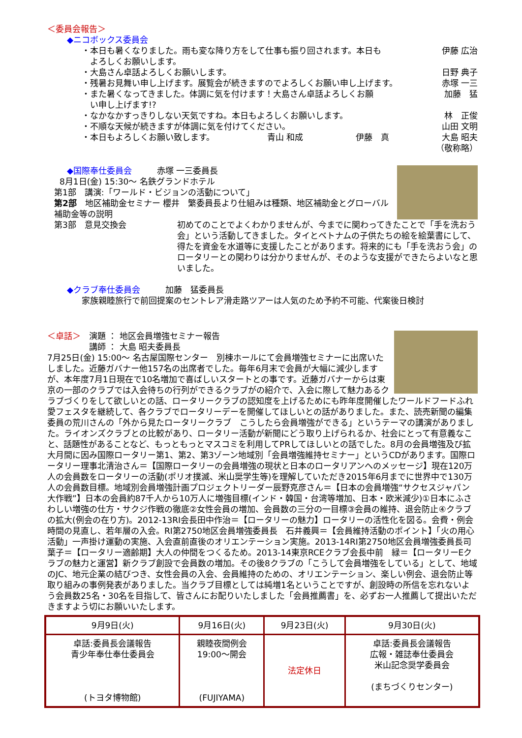＜委員会報告＞
◆ニコボックス委員会
・本日も暑くなりました。雨も変な降り方をして仕事も振り回されます。本日も
　よろしくお願いします。 伊藤 広治
・大島さん卓話よろしくお願いします。 日野 典子
・残暑お見舞い申し上げます。展覧会が続きますのでよろしくお願い申し上げます。 赤塚 一三
・また暑くなってきました。体調に気を付けます！大島さん卓話よろしくお願
　い申し上げます!? 加藤　猛
・なかなかすっきりしない天気ですね。本日もよろしくお願いします。 林　正俊
・不順な天候が続きますが体調に気を付けてください。 山田 文明
・本日もよろしくお願い致します。 青山 和成 伊藤　真 大島 昭夫
（敬称略）
◆国際奉仕委員会　　　赤塚 一三委員長
8月1日(金) 15:30～ 名鉄グランドホテル
第1部　講演:「ワールド・ビジョンの活動について」
第2部　地区補助金セミナー 櫻井　繁委員長より仕組みは種類、地区補助金とグローバル補助金等の説明
第3部　意見交換会 初めてのことでよくわかりませんが、今までに関わってきたことで「手を洗おう会」という活動してきました。タイとベトナムの子供たちの絵を絵葉書にして、得たを資金を水道等に支援したことがあります。将来的にも「手を洗おう会」のロータリーとの関わりは分かりませんが、そのような支援ができたらよいなと思いました。
◆クラブ奉仕委員会　　　加藤　猛委員長
家族親睦旅行で前回提案のセントレア滑走路ツアーは人気のため予約不可能、代案後日検討
＜卓話＞　演題 ： 地区会員増強セミナー報告
　　　　　講師 ： 大島 昭夫委員長
7月25日(金) 15:00～ 名古屋国際センター　別棟ホールにて会員増強セミナーに出席いたしました。近藤ガバナー他157名の出席者でした。毎年6月末で会員が大幅に減少しますが、本年度7月1日現在で10名増加で喜ばしいスタートとの事です。近藤ガバナーからは東京の一部のクラブでは入会待ちの行列ができるクラブがの紹介で、入会に際して魅力あるクラブづくりをして欲しいとの話、ロータリークラブの認知度を上げるためにも昨年度開催したワールドフードふれ愛フェスタを継続して、各クラブでロータリーデーを開催してほしいとの話がありました。また、読売新聞の編集委員の荒川さんの「外から見たロータリークラブ　こうしたら会員増強ができる」というテーマの講演がありました。ライオンズクラブとの比較があり、ロータリー活動が新聞にどう取り上げられるか、社会にとって有意義なこと、話題性があることなど、もっともっとマスコミを利用してPRしてほしいとの話でした。8月の会員増強及び拡大月間に因み国際ロータリー第1、第2、第3ゾーン地域別「会員増強維持セミナー」というCDがあります。国際ロータリー理事北清治さん＝【国際ロータリーの会員増強の現状と日本のロータリアンへのメッセージ】現在120万人の会員数をロータリーの活動(ポリオ撲滅、米山奨学生等)を理解していただき2015年6月までに世界中で130万人の会員数目標。地域別会員増強計画プロジェクトリーダー辰野克彦さん＝【日本の会員増強“サクセスジャパン大作戦”】日本の会員約87千人から10万人に増強目標(インド・韓国・台湾等増加、日本・欧米減少)①日本にふさわしい増強の仕方・サクジ作戦の徹底②女性会員の増加、会員数の三分の一目標③会員の維持、退会防止④クラブの拡大(例会の在り方)。2012-13RI会長田中作治＝【ロータリーの魅力】ロータリーの活性化を図る。会費・例会時間の見直し、若年層の入会。RI第2750地区会員増強委員長　石井義興＝【会員維持活動のポイント】「火の用心活動」一声掛け運動の実施、入会直前直後のオリエンテーション実施。2013-14RI第2750地区会員増強委員長司　葉子＝【ロータリー適齢期】大人の仲間をつくるため。2013-14東京RCEクラブ会長中前　緑＝【ロータリーEクラブの魅力と運営】新クラブ創設で会員数の増加。その後8クラブの「こうして会員増強をしている」として、地域のJC、地元企業の結びつき、女性会員の入会、会員維持のための、オリエンテーション、楽しい例会、退会防止等取り組みの事例発表がありました。当クラブ目標としては純増1名ということですが、創設時の所信を忘れないよう会員数25名・30名を目指して、皆さんにお配りいたしました「会員推薦書」を、必ずお一人推薦して提出いただきますよう切にお願いいたします。
| 9月9日(火) | 9月16日(火) | 9月23日(火) | 9月30日(火) |
| 卓話:委員長会議報告 青少年奉仕奉仕委員会 (トヨタ博物館) | 親睦夜間例会 19:00～開会 (FUJIYAMA) | 法定休日 | 卓話:委員長会議報告 広報・雑誌奉仕委員会 米山記念奨学委員会 (まちづくりセンター) |